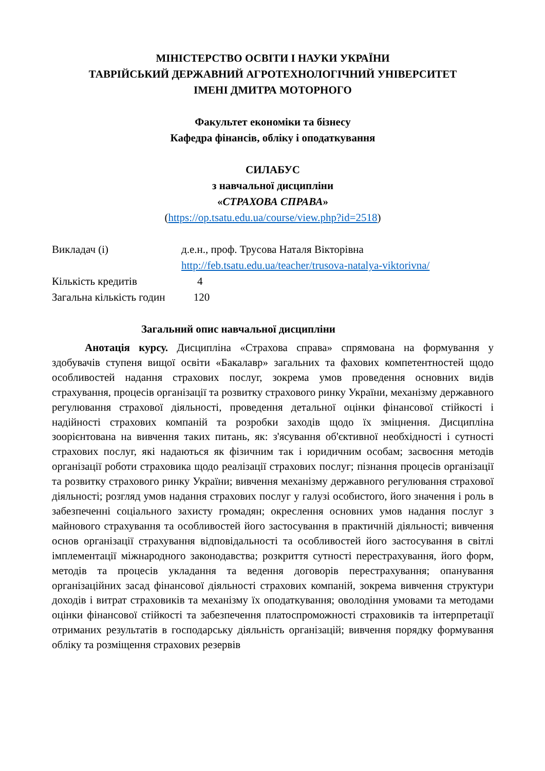МІНІСТЕРСТВО ОСВІТИ І НАУКИ УКРАЇНИ
ТАВРІЙСЬКИЙ ДЕРЖАВНИЙ АГРОТЕХНОЛОГІЧНИЙ УНІВЕРСИТЕТ
ІМЕНІ ДМИТРА МОТОРНОГО
Факультет економіки та бізнесу
Кафедра фінансів, обліку і оподаткування
СИЛАБУС
з навчальної дисципліни
«СТРАХОВА СПРАВА»
(https://op.tsatu.edu.ua/course/view.php?id=2518)
| Викладач (і) | д.е.н., проф. Трусова Наталя Вікторівна http://feb.tsatu.edu.ua/teacher/trusova-natalya-viktorivna/ |
| Кількість кредитів 4 | |
| Загальна кількість годин 120 | |
Загальний опис навчальної дисципліни
Анотація курсу. Дисципліна «Страхова справа» спрямована на формування у здобувачів ступеня вищої освіти «Бакалавр» загальних та фахових компетентностей щодо особливостей надання страхових послуг, зокрема умов проведення основних видів страхування, процесів організації та розвитку страхового ринку України, механізму державного регулювання страхової діяльності, проведення детальної оцінки фінансової стійкості і надійності страхових компаній та розробки заходів щодо їх зміцнення. Дисципліна зоорієнтована на вивчення таких питань, як: з'ясування об'єктивної необхідності і сутності страхових послуг, які надаються як фізичним так і юридичним особам; засвоєння методів організації роботи страховика щодо реалізації страхових послуг; пізнання процесів організації та розвитку страхового ринку України; вивчення механізму державного регулювання страхової діяльності; розгляд умов надання страхових послуг у галузі особистого, його значення і роль в забезпеченні соціального захисту громадян; окреслення основних умов надання послуг з майнового страхування та особливостей його застосування в практичній діяльності; вивчення основ організації страхування відповідальності та особливостей його застосування в світлі імплементації міжнародного законодавства; розкриття сутності перестрахування, його форм, методів та процесів укладання та ведення договорів перестрахування; опанування організаційних засад фінансової діяльності страхових компаній, зокрема вивчення структури доходів і витрат страховиків та механізму їх оподаткування; оволодіння умовами та методами оцінки фінансової стійкості та забезпечення платоспроможності страховиків та інтерпретації отриманих результатів в господарську діяльність організацій; вивчення порядку формування обліку та розміщення страхових резервів